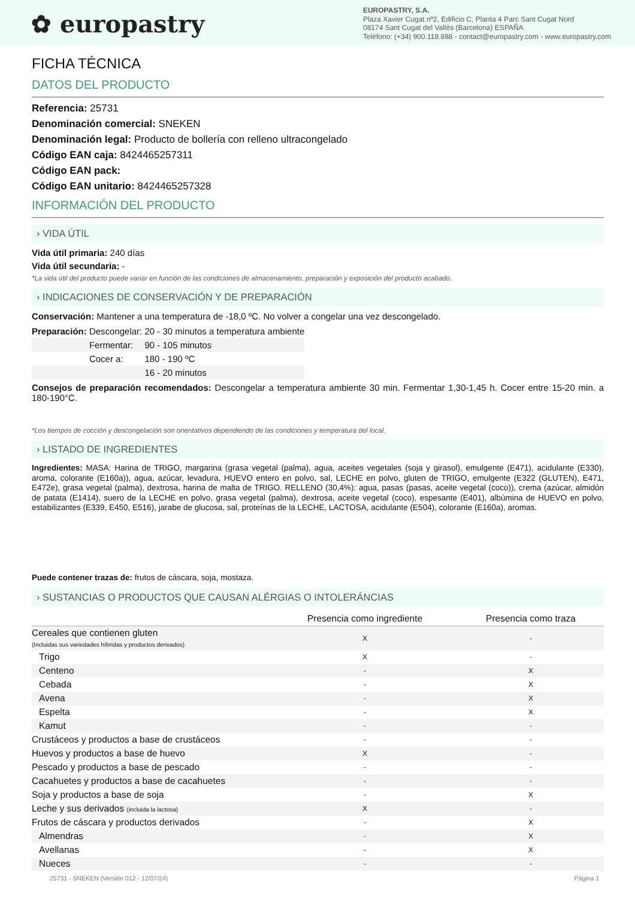✿ europastry
EUROPASTRY, S.A.
Plaza Xavier Cugat nº2, Edificio C, Planta 4 Parc Sant Cugat Nord
08174 Sant Cugat del Vallès (Barcelona) ESPAÑA
Teléfono: (+34) 900.118.888 - contact@europastry.com - www.europastry.com
FICHA TÉCNICA
DATOS DEL PRODUCTO
Referencia: 25731
Denominación comercial: SNEKEN
Denominación legal: Producto de bollería con relleno ultracongelado
Código EAN caja: 8424465257311
Código EAN pack:
Código EAN unitario: 8424465257328
INFORMACIÓN DEL PRODUCTO
› VIDA ÚTIL
Vida útil primaria: 240 días
Vida útil secundaria: -
*La vida útil del producto puede variar en función de las condiciones de almacenamiento, preparación y exposición del producto acabado.
› INDICACIONES DE CONSERVACIÓN Y DE PREPARACIÓN
Conservación: Mantener a una temperatura de -18,0 ºC. No volver a congelar una vez descongelado.
| Preparación: | Descongelar: | 20 - 30 minutos a temperatura ambiente |
| | Fermentar: | 90 - 105 minutos |
| | Cocer a: | 180 - 190 ºC |
| | | 16 - 20 minutos |
Consejos de preparación recomendados: Descongelar a temperatura ambiente 30 min. Fermentar 1,30-1,45 h. Cocer entre 15-20 min. a 180-190°C.
*Los tiempos de cocción y descongelación son orientativos dependiendo de las condiciones y temperatura del local.
› LISTADO DE INGREDIENTES
Ingredientes: MASA: Harina de TRIGO, margarina (grasa vegetal (palma), agua, aceites vegetales (soja y girasol), emulgente (E471), acidulante (E330), aroma, colorante (E160a)), agua, azúcar, levadura, HUEVO entero en polvo, sal, LECHE en polvo, gluten de TRIGO, emulgente (E322 (GLUTEN), E471, E472e), grasa vegetal (palma), dextrosa, harina de malta de TRIGO. RELLENO (30,4%): agua, pasas (pasas, aceite vegetal (coco)), crema (azúcar, almidón de patata (E1414), suero de la LECHE en polvo, grasa vegetal (palma), dextrosa, aceite vegetal (coco), espesante (E401), albúmina de HUEVO en polvo, estabilizantes (E339, E450, E516), jarabe de glucosa, sal, proteínas de la LECHE, LACTOSA, acidulante (E504), colorante (E160a), aromas.
Puede contener trazas de: frutos de cáscara, soja, mostaza.
› SUSTANCIAS O PRODUCTOS QUE CAUSAN ALÉRGIAS O INTOLERÁNCIAS
| | Presencia como ingrediente | Presencia como traza |
| --- | --- | --- |
| Cereales que contienen gluten (Incluidas sus variedades híbridas y productos derivados) | X | - |
| Trigo | X | - |
| Centeno | - | X |
| Cebada | - | X |
| Avena | - | X |
| Espelta | - | X |
| Kamut | - | - |
| Crustáceos y productos a base de crustáceos | - | - |
| Huevos y productos a base de huevo | X | - |
| Pescado y productos a base de pescado | - | - |
| Cacahuetes y productos a base de cacahuetes | - | - |
| Soja y productos a base de soja | - | X |
| Leche y sus derivados (incluida la lactosa) | X | - |
| Frutos de cáscara y productos derivados | - | X |
| Almendras | - | X |
| Avellanas | - | X |
| Nueces | - | - |
25731 - SNEKEN (Versión 012 - 12/07/24) Página 1